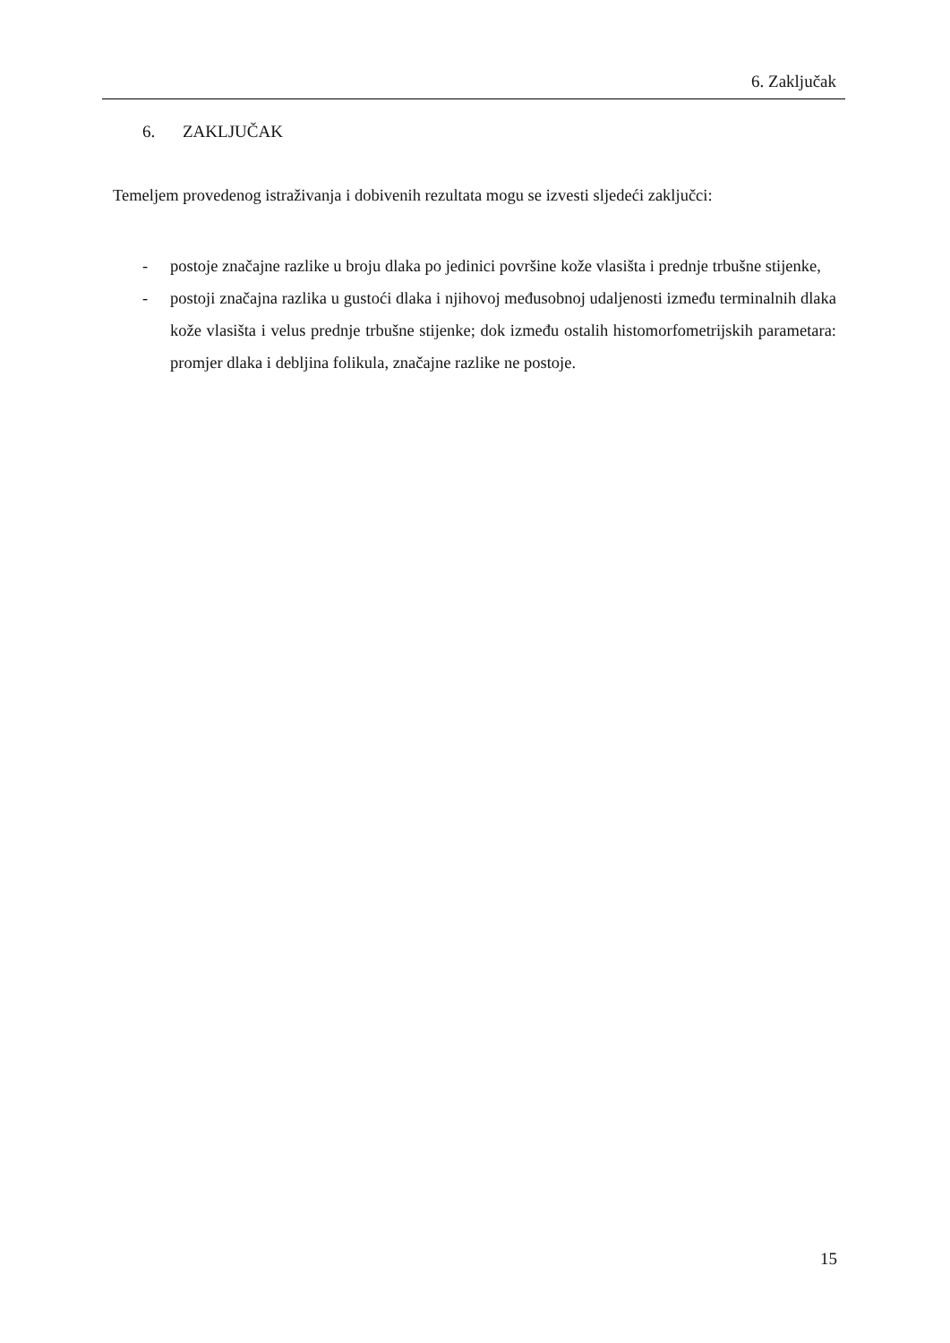6. Zaključak
6. ZAKLJUČAK
Temeljem provedenog istraživanja i dobivenih rezultata mogu se izvesti sljedeći zaključci:
- postoje značajne razlike u broju dlaka po jedinici površine kože vlasišta i prednje trbušne stijenke,
- postoji značajna razlika u gustoći dlaka i njihovoj međusobnoj udaljenosti između terminalnih dlaka kože vlasišta i velus prednje trbušne stijenke; dok između ostalih histomorfometrijskih parametara: promjer dlaka i debljina folikula, značajne razlike ne postoje.
15